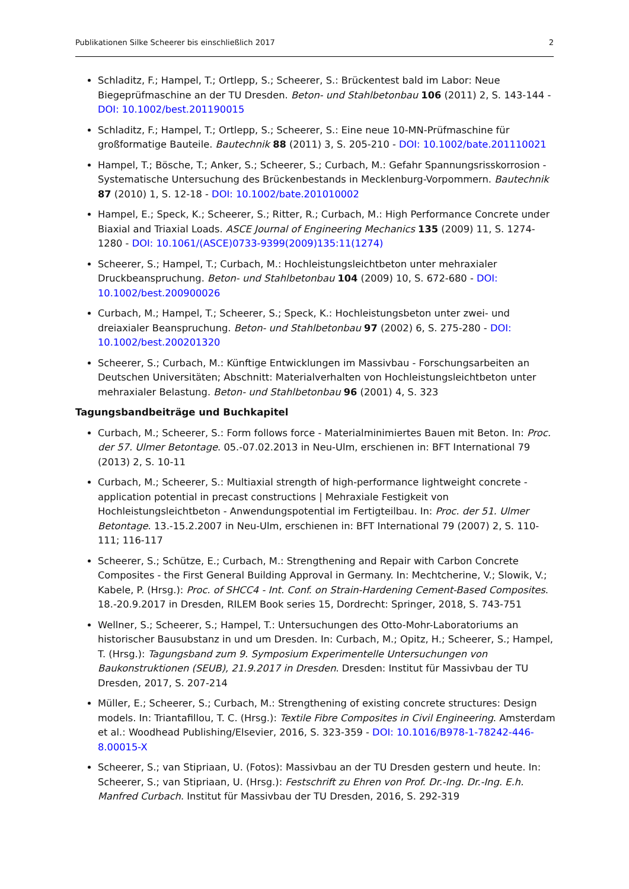Publikationen Silke Scheerer bis einschließlich 2017 2
Schladitz, F.; Hampel, T.; Ortlepp, S.; Scheerer, S.: Brückentest bald im Labor: Neue Biegeprüfmaschine an der TU Dresden. Beton- und Stahlbetonbau 106 (2011) 2, S. 143-144 - DOI: 10.1002/best.201190015
Schladitz, F.; Hampel, T.; Ortlepp, S.; Scheerer, S.: Eine neue 10-MN-Prüfmaschine für großformatige Bauteile. Bautechnik 88 (2011) 3, S. 205-210 - DOI: 10.1002/bate.201110021
Hampel, T.; Bösche, T.; Anker, S.; Scheerer, S.; Curbach, M.: Gefahr Spannungsrisskorrosion - Systematische Untersuchung des Brückenbestands in Mecklenburg-Vorpommern. Bautechnik 87 (2010) 1, S. 12-18 - DOI: 10.1002/bate.201010002
Hampel, E.; Speck, K.; Scheerer, S.; Ritter, R.; Curbach, M.: High Performance Concrete under Biaxial and Triaxial Loads. ASCE Journal of Engineering Mechanics 135 (2009) 11, S. 1274-1280 - DOI: 10.1061/(ASCE)0733-9399(2009)135:11(1274)
Scheerer, S.; Hampel, T.; Curbach, M.: Hochleistungsleichtbeton unter mehraxialer Druckbeanspruchung. Beton- und Stahlbetonbau 104 (2009) 10, S. 672-680 - DOI: 10.1002/best.200900026
Curbach, M.; Hampel, T.; Scheerer, S.; Speck, K.: Hochleistungsbeton unter zwei- und dreiaxialer Beanspruchung. Beton- und Stahlbetonbau 97 (2002) 6, S. 275-280 - DOI: 10.1002/best.200201320
Scheerer, S.; Curbach, M.: Künftige Entwicklungen im Massivbau - Forschungsarbeiten an Deutschen Universitäten; Abschnitt: Materialverhalten von Hochleistungsleichtbeton unter mehraxialer Belastung. Beton- und Stahlbetonbau 96 (2001) 4, S. 323
Tagungsbandbeiträge und Buchkapitel
Curbach, M.; Scheerer, S.: Form follows force - Materialminimiertes Bauen mit Beton. In: Proc. der 57. Ulmer Betontage. 05.-07.02.2013 in Neu-Ulm, erschienen in: BFT International 79 (2013) 2, S. 10-11
Curbach, M.; Scheerer, S.: Multiaxial strength of high-performance lightweight concrete - application potential in precast constructions | Mehraxiale Festigkeit von Hochleistungsleichtbeton - Anwendungspotential im Fertigteilbau. In: Proc. der 51. Ulmer Betontage. 13.-15.2.2007 in Neu-Ulm, erschienen in: BFT International 79 (2007) 2, S. 110-111; 116-117
Scheerer, S.; Schütze, E.; Curbach, M.: Strengthening and Repair with Carbon Concrete Composites - the First General Building Approval in Germany. In: Mechtcherine, V.; Slowik, V.; Kabele, P. (Hrsg.): Proc. of SHCC4 - Int. Conf. on Strain-Hardening Cement-Based Composites. 18.-20.9.2017 in Dresden, RILEM Book series 15, Dordrecht: Springer, 2018, S. 743-751
Wellner, S.; Scheerer, S.; Hampel, T.: Untersuchungen des Otto-Mohr-Laboratoriums an historischer Bausubstanz in und um Dresden. In: Curbach, M.; Opitz, H.; Scheerer, S.; Hampel, T. (Hrsg.): Tagungsband zum 9. Symposium Experimentelle Untersuchungen von Baukonstruktionen (SEUB), 21.9.2017 in Dresden. Dresden: Institut für Massivbau der TU Dresden, 2017, S. 207-214
Müller, E.; Scheerer, S.; Curbach, M.: Strengthening of existing concrete structures: Design models. In: Triantafillou, T. C. (Hrsg.): Textile Fibre Composites in Civil Engineering. Amsterdam et al.: Woodhead Publishing/Elsevier, 2016, S. 323-359 - DOI: 10.1016/B978-1-78242-446-8.00015-X
Scheerer, S.; van Stipriaan, U. (Fotos): Massivbau an der TU Dresden gestern und heute. In: Scheerer, S.; van Stipriaan, U. (Hrsg.): Festschrift zu Ehren von Prof. Dr.-Ing. Dr.-Ing. E.h. Manfred Curbach. Institut für Massivbau der TU Dresden, 2016, S. 292-319